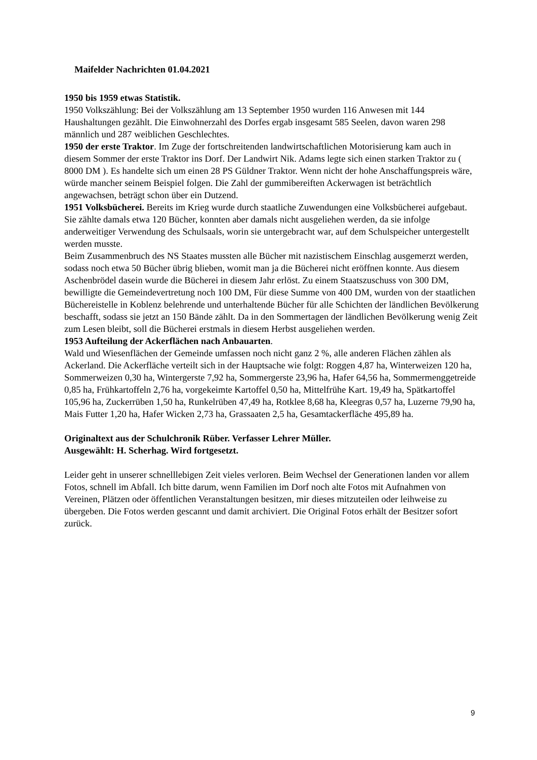Maifelder Nachrichten 01.04.2021
1950 bis 1959 etwas Statistik.
1950 Volkszählung: Bei der Volkszählung am 13 September 1950 wurden 116 Anwesen mit 144 Haushaltungen gezählt. Die Einwohnerzahl des Dorfes ergab insgesamt 585 Seelen, davon waren 298 männlich und 287 weiblichen Geschlechtes.
1950 der erste Traktor. Im Zuge der fortschreitenden landwirtschaftlichen Motorisierung kam auch in diesem Sommer der erste Traktor ins Dorf. Der Landwirt Nik. Adams legte sich einen starken Traktor zu ( 8000 DM ). Es handelte sich um einen 28 PS Güldner Traktor. Wenn nicht der hohe Anschaffungspreis wäre, würde mancher seinem Beispiel folgen. Die Zahl der gummibereiften Ackerwagen ist beträchtlich angewachsen, beträgt schon über ein Dutzend.
1951 Volksbücherei. Bereits im Krieg wurde durch staatliche Zuwendungen eine Volksbücherei aufgebaut. Sie zählte damals etwa 120 Bücher, konnten aber damals nicht ausgeliehen werden, da sie infolge anderweitiger Verwendung des Schulsaals, worin sie untergebracht war, auf dem Schulspeicher untergestellt werden musste.
Beim Zusammenbruch des NS Staates mussten alle Bücher mit nazistischem Einschlag ausgemerzt werden, sodass noch etwa 50 Bücher übrig blieben, womit man ja die Bücherei nicht eröffnen konnte. Aus diesem Aschenbrödel dasein wurde die Bücherei in diesem Jahr erlöst. Zu einem Staatszuschuss von 300 DM, bewilligte die Gemeindevertretung noch 100 DM, Für diese Summe von 400 DM, wurden von der staatlichen Büchereistelle in Koblenz belehrende und unterhaltende Bücher für alle Schichten der ländlichen Bevölkerung beschafft, sodass sie jetzt an 150 Bände zählt. Da in den Sommertagen der ländlichen Bevölkerung wenig Zeit zum Lesen bleibt, soll die Bücherei erstmals in diesem Herbst ausgeliehen werden.
1953 Aufteilung der Ackerflächen nach Anbauarten.
Wald und Wiesenflächen der Gemeinde umfassen noch nicht ganz 2 %, alle anderen Flächen zählen als Ackerland. Die Ackerfläche verteilt sich in der Hauptsache wie folgt: Roggen 4,87 ha, Winterweizen 120 ha, Sommerweizen 0,30 ha, Wintergerste 7,92 ha, Sommergerste 23,96 ha, Hafer 64,56 ha, Sommermenggetreide 0,85 ha, Frühkartoffeln 2,76 ha, vorgekeimte Kartoffel 0,50 ha, Mittelfrühe Kart. 19,49 ha, Spätkartoffel 105,96 ha, Zuckerrüben 1,50 ha, Runkelrüben 47,49 ha, Rotklee 8,68 ha, Kleegras 0,57 ha, Luzerne 79,90 ha, Mais Futter 1,20 ha, Hafer Wicken 2,73 ha, Grassaaten 2,5 ha, Gesamtackerfläche 495,89 ha.
Originaltext aus der Schulchronik Rüber. Verfasser Lehrer Müller.
Ausgewählt: H. Scherhag. Wird fortgesetzt.
Leider geht in unserer schnelllebigen Zeit vieles verloren. Beim Wechsel der Generationen landen vor allem Fotos, schnell im Abfall. Ich bitte darum, wenn Familien im Dorf noch alte Fotos mit Aufnahmen von Vereinen, Plätzen oder öffentlichen Veranstaltungen besitzen, mir dieses mitzuteilen oder leihweise zu übergeben. Die Fotos werden gescannt und damit archiviert. Die Original Fotos erhält der Besitzer sofort zurück.
9